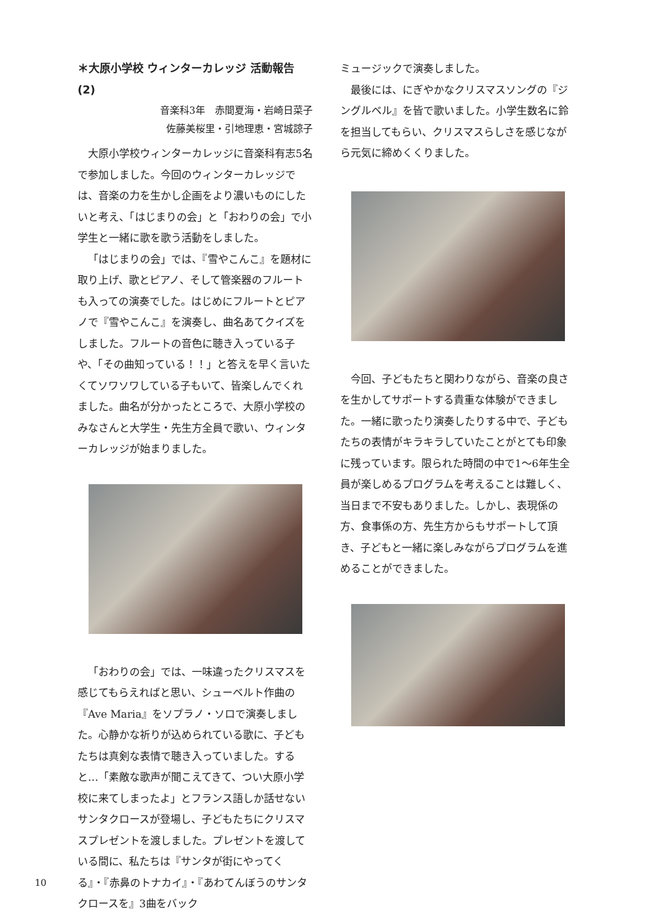＊大原小学校 ウィンターカレッジ 活動報告 (2)
音楽科3年　赤間夏海・岩崎日菜子
佐藤美桜里・引地理恵・宮城諒子
大原小学校ウィンターカレッジに音楽科有志5名で参加しました。今回のウィンターカレッジでは、音楽の力を生かし企画をより濃いものにしたいと考え、「はじまりの会」と「おわりの会」で小学生と一緒に歌を歌う活動をしました。
「はじまりの会」では、『雪やこんこ』を題材に取り上げ、歌とピアノ、そして管楽器のフルートも入っての演奏でした。はじめにフルートとピアノで『雪やこんこ』を演奏し、曲名あてクイズをしました。フルートの音色に聴き入っている子や、「その曲知っている！！」と答えを早く言いたくてソワソワしている子もいて、皆楽しんでくれました。曲名が分かったところで、大原小学校のみなさんと大学生・先生方全員で歌い、ウィンターカレッジが始まりました。
「おわりの会」では、一味違ったクリスマスを感じてもらえればと思い、シューベルト作曲の『Ave Maria』をソプラノ・ソロで演奏しました。心静かな祈りが込められている歌に、子どもたちは真剣な表情で聴き入っていました。すると…「素敵な歌声が聞こえてきて、つい大原小学校に来てしまったよ」とフランス語しか話せないサンタクロースが登場し、子どもたちにクリスマスプレゼントを渡しました。プレゼントを渡している間に、私たちは『サンタが街にやってくる』・『赤鼻のトナカイ』・『あわてんぼうのサンタクロースを』3曲をバック
ミュージックで演奏しました。
最後には、にぎやかなクリスマスソングの『ジングルベル』を皆で歌いました。小学生数名に鈴を担当してもらい、クリスマスらしさを感じながら元気に締めくくりました。
今回、子どもたちと関わりながら、音楽の良さを生かしてサポートする貴重な体験ができました。一緒に歌ったり演奏したりする中で、子どもたちの表情がキラキラしていたことがとても印象に残っています。限られた時間の中で1～6年生全員が楽しめるプログラムを考えることは難しく、当日まで不安もありました。しかし、表現係の方、食事係の方、先生方からもサポートして頂き、子どもと一緒に楽しみながらプログラムを進めることができました。
10